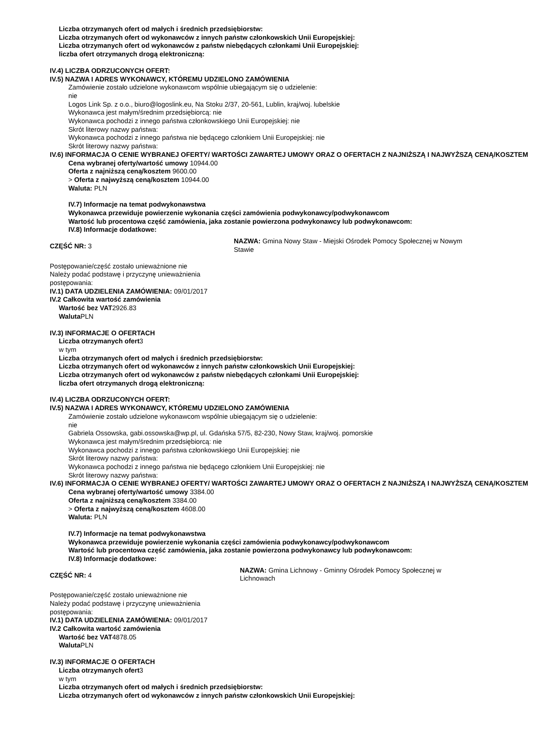Liczba otrzymanych ofert od małych i średnich przedsiębiorstw:
Liczba otrzymanych ofert od wykonawców z innych państw członkowskich Unii Europejskiej:
Liczba otrzymanych ofert od wykonawców z państw niebędących członkami Unii Europejskiej:
liczba ofert otrzymanych drogą elektroniczną:
IV.4) LICZBA ODRZUCONYCH OFERT:
IV.5) NAZWA I ADRES WYKONAWCY, KTÓREMU UDZIELONO ZAMÓWIENIA
Zamówienie zostało udzielone wykonawcom wspólnie ubiegającym się o udzielenie:
nie
Logos Link Sp. z o.o., biuro@logoslink.eu, Na Stoku 2/37, 20-561, Lublin, kraj/woj. lubelskie
Wykonawca jest małym/średnim przedsiębiorcą: nie
Wykonawca pochodzi z innego państwa członkowskiego Unii Europejskiej: nie
Skrót literowy nazwy państwa:
Wykonawca pochodzi z innego państwa nie będącego członkiem Unii Europejskiej: nie
Skrót literowy nazwy państwa:
IV.6) INFORMACJA O CENIE WYBRANEJ OFERTY/ WARTOŚCI ZAWARTEJ UMOWY ORAZ O OFERTACH Z NAJNIŻSZĄ I NAJWYŻSZĄ CENĄ/KOSZTEM
Cena wybranej oferty/wartość umowy 10944.00
Oferta z najniższą ceną/kosztem 9600.00
> Oferta z najwyższą ceną/kosztem 10944.00
Waluta: PLN
IV.7) Informacje na temat podwykonawstwa
Wykonawca przewiduje powierzenie wykonania części zamówienia podwykonawcy/podwykonawcom
Wartość lub procentowa część zamówienia, jaka zostanie powierzona podwykonawcy lub podwykonawcom:
IV.8) Informacje dodatkowe:
CZĘŚĆ NR: 3
NAZWA: Gmina Nowy Staw - Miejski Ośrodek Pomocy Społecznej w Nowym Stawie
Postępowanie/część zostało unieważnione nie
Należy podać podstawę i przyczynę unieważnienia postępowania:
IV.1) DATA UDZIELENIA ZAMÓWIENIA: 09/01/2017
IV.2 Całkowita wartość zamówienia
Wartość bez VAT2926.83
Waluta PLN
IV.3) INFORMACJE O OFERTACH
Liczba otrzymanych ofert3
w tym
Liczba otrzymanych ofert od małych i średnich przedsiębiorstw:
Liczba otrzymanych ofert od wykonawców z innych państw członkowskich Unii Europejskiej:
Liczba otrzymanych ofert od wykonawców z państw niebędących członkami Unii Europejskiej:
liczba ofert otrzymanych drogą elektroniczną:
IV.4) LICZBA ODRZUCONYCH OFERT:
IV.5) NAZWA I ADRES WYKONAWCY, KTÓREMU UDZIELONO ZAMÓWIENIA
Zamówienie zostało udzielone wykonawcom wspólnie ubiegającym się o udzielenie:
nie
Gabriela Ossowska, gabi.ossowska@wp.pl, ul. Gdańska 57/5, 82-230, Nowy Staw, kraj/woj. pomorskie
Wykonawca jest małym/średnim przedsiębiorcą: nie
Wykonawca pochodzi z innego państwa członkowskiego Unii Europejskiej: nie
Skrót literowy nazwy państwa:
Wykonawca pochodzi z innego państwa nie będącego członkiem Unii Europejskiej: nie
Skrót literowy nazwy państwa:
IV.6) INFORMACJA O CENIE WYBRANEJ OFERTY/ WARTOŚCI ZAWARTEJ UMOWY ORAZ O OFERTACH Z NAJNIŻSZĄ I NAJWYŻSZĄ CENĄ/KOSZTEM
Cena wybranej oferty/wartość umowy 3384.00
Oferta z najniższą ceną/kosztem 3384.00
> Oferta z najwyższą ceną/kosztem 4608.00
Waluta: PLN
IV.7) Informacje na temat podwykonawstwa
Wykonawca przewiduje powierzenie wykonania części zamówienia podwykonawcy/podwykonawcom
Wartość lub procentowa część zamówienia, jaka zostanie powierzona podwykonawcy lub podwykonawcom:
IV.8) Informacje dodatkowe:
CZĘŚĆ NR: 4
NAZWA: Gmina Lichnowy - Gminny Ośrodek Pomocy Społecznej w Lichnowach
Postępowanie/część zostało unieważnione nie
Należy podać podstawę i przyczynę unieważnienia postępowania:
IV.1) DATA UDZIELENIA ZAMÓWIENIA: 09/01/2017
IV.2 Całkowita wartość zamówienia
Wartość bez VAT4878.05
Waluta PLN
IV.3) INFORMACJE O OFERTACH
Liczba otrzymanych ofert3
w tym
Liczba otrzymanych ofert od małych i średnich przedsiębiorstw:
Liczba otrzymanych ofert od wykonawców z innych państw członkowskich Unii Europejskiej: